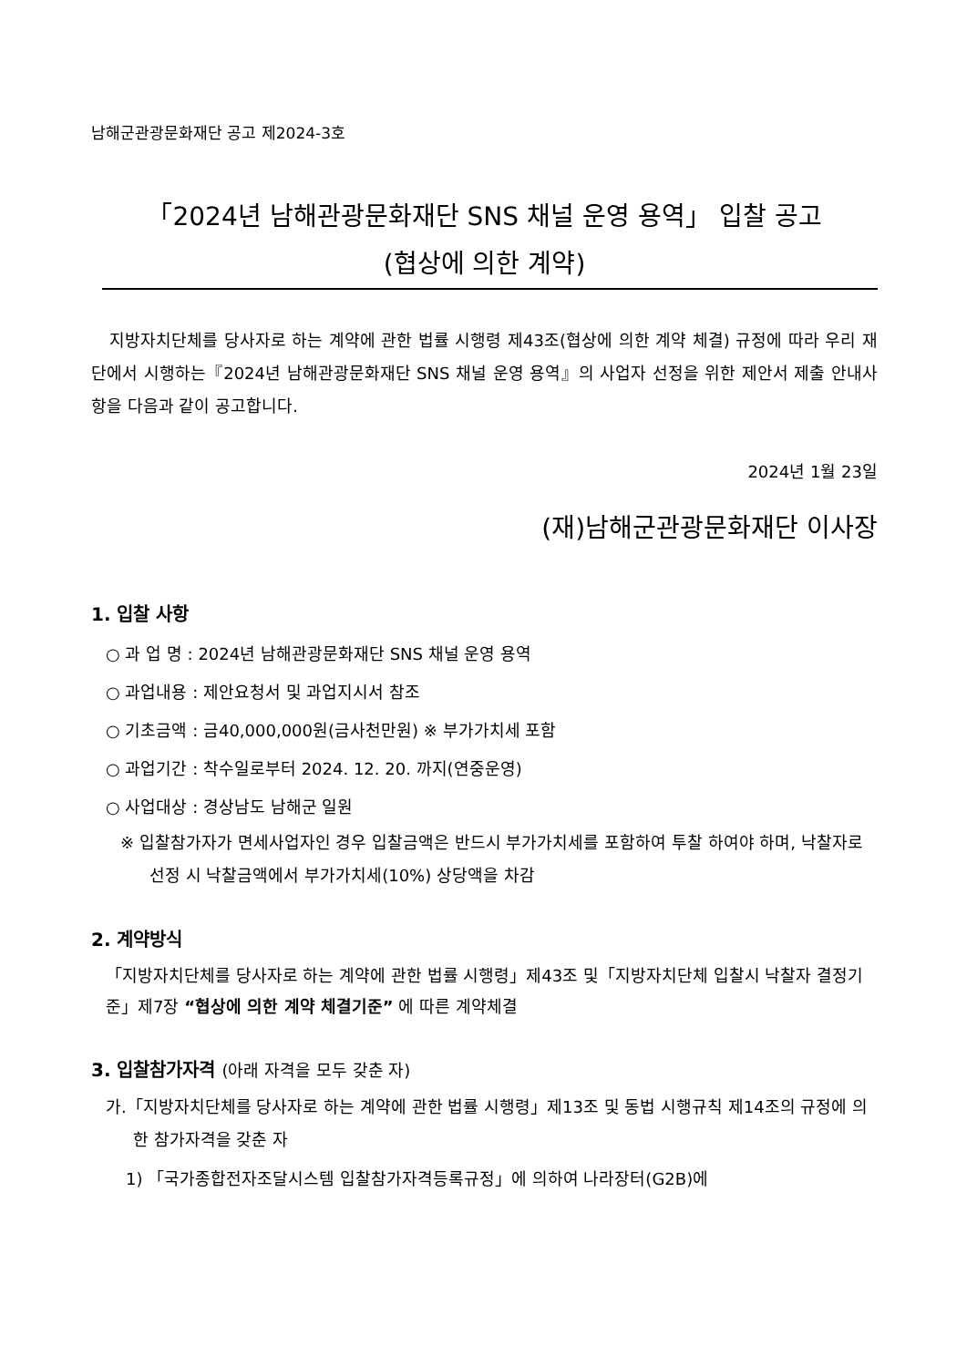남해군관광문화재단 공고 제2024-3호
「2024년 남해관광문화재단 SNS 채널 운영 용역」 입찰 공고
(협상에 의한 계약)
지방자치단체를 당사자로 하는 계약에 관한 법률 시행령 제43조(협상에 의한 계약 체결) 규정에 따라 우리 재단에서 시행하는『2024년 남해관광문화재단 SNS 채널 운영 용역』의 사업자 선정을 위한 제안서 제출 안내사항을 다음과 같이 공고합니다.
2024년 1월 23일
(재)남해군관광문화재단 이사장
1. 입찰 사항
○ 과 업 명 : 2024년 남해관광문화재단 SNS 채널 운영 용역
○ 과업내용 : 제안요청서 및 과업지시서 참조
○ 기초금액 : 금40,000,000원(금사천만원) ※ 부가가치세 포함
○ 과업기간 : 착수일로부터 2024. 12. 20. 까지(연중운영)
○ 사업대상 : 경상남도 남해군 일원
※ 입찰참가자가 면세사업자인 경우 입찰금액은 반드시 부가가치세를 포함하여 투찰 하여야 하며, 낙찰자로 선정 시 낙찰금액에서 부가가치세(10%) 상당액을 차감
2. 계약방식
「지방자치단체를 당사자로 하는 계약에 관한 법률 시행령」제43조 및「지방자치단체 입찰시 낙찰자 결정기준」제7장 “협상에 의한 계약 체결기준” 에 따른 계약체결
3. 입찰참가자격 (아래 자격을 모두 갖춘 자)
가.「지방자치단체를 당사자로 하는 계약에 관한 법률 시행령」제13조 및 동법 시행규칙 제14조의 규정에 의한 참가자격을 갖춘 자
1) 「국가종합전자조달시스템 입찰참가자격등록규정」에 의하여 나라장터(G2B)에